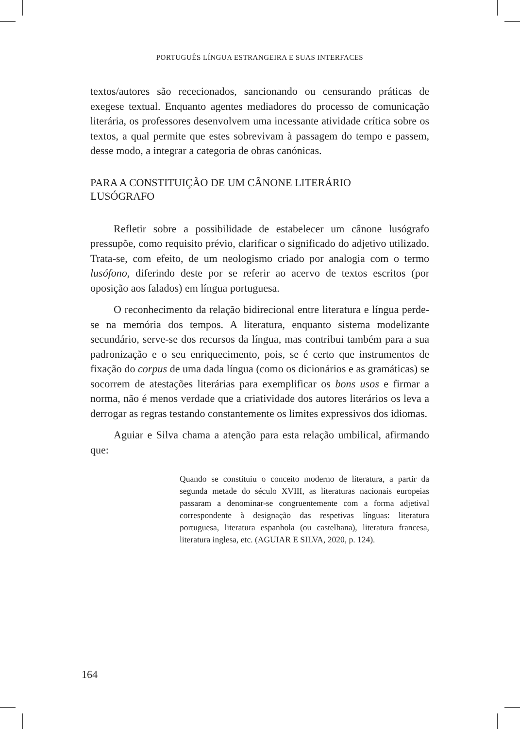PORTUGUÊS LÍNGUA ESTRANGEIRA E SUAS INTERFACES
textos/autores são rececionados, sancionando ou censurando práticas de exegese textual. Enquanto agentes mediadores do processo de comunicação literária, os professores desenvolvem uma incessante atividade crítica sobre os textos, a qual permite que estes sobrevivam à passagem do tempo e passem, desse modo, a integrar a categoria de obras canónicas.
PARA A CONSTITUIÇÃO DE UM CÂNONE LITERÁRIO
LUSÓGRAFO
Refletir sobre a possibilidade de estabelecer um cânone lusógrafo pressupõe, como requisito prévio, clarificar o significado do adjetivo utilizado. Trata-se, com efeito, de um neologismo criado por analogia com o termo lusófono, diferindo deste por se referir ao acervo de textos escritos (por oposição aos falados) em língua portuguesa.
O reconhecimento da relação bidirecional entre literatura e língua perde-se na memória dos tempos. A literatura, enquanto sistema modelizante secundário, serve-se dos recursos da língua, mas contribui também para a sua padronização e o seu enriquecimento, pois, se é certo que instrumentos de fixação do corpus de uma dada língua (como os dicionários e as gramáticas) se socorrem de atestações literárias para exemplificar os bons usos e firmar a norma, não é menos verdade que a criatividade dos autores literários os leva a derrogar as regras testando constantemente os limites expressivos dos idiomas.
Aguiar e Silva chama a atenção para esta relação umbilical, afirmando que:
Quando se constituiu o conceito moderno de literatura, a partir da segunda metade do século XVIII, as literaturas nacionais europeias passaram a denominar-se congruentemente com a forma adjetival correspondente à designação das respetivas línguas: literatura portuguesa, literatura espanhola (ou castelhana), literatura francesa, literatura inglesa, etc. (AGUIAR E SILVA, 2020, p. 124).
164